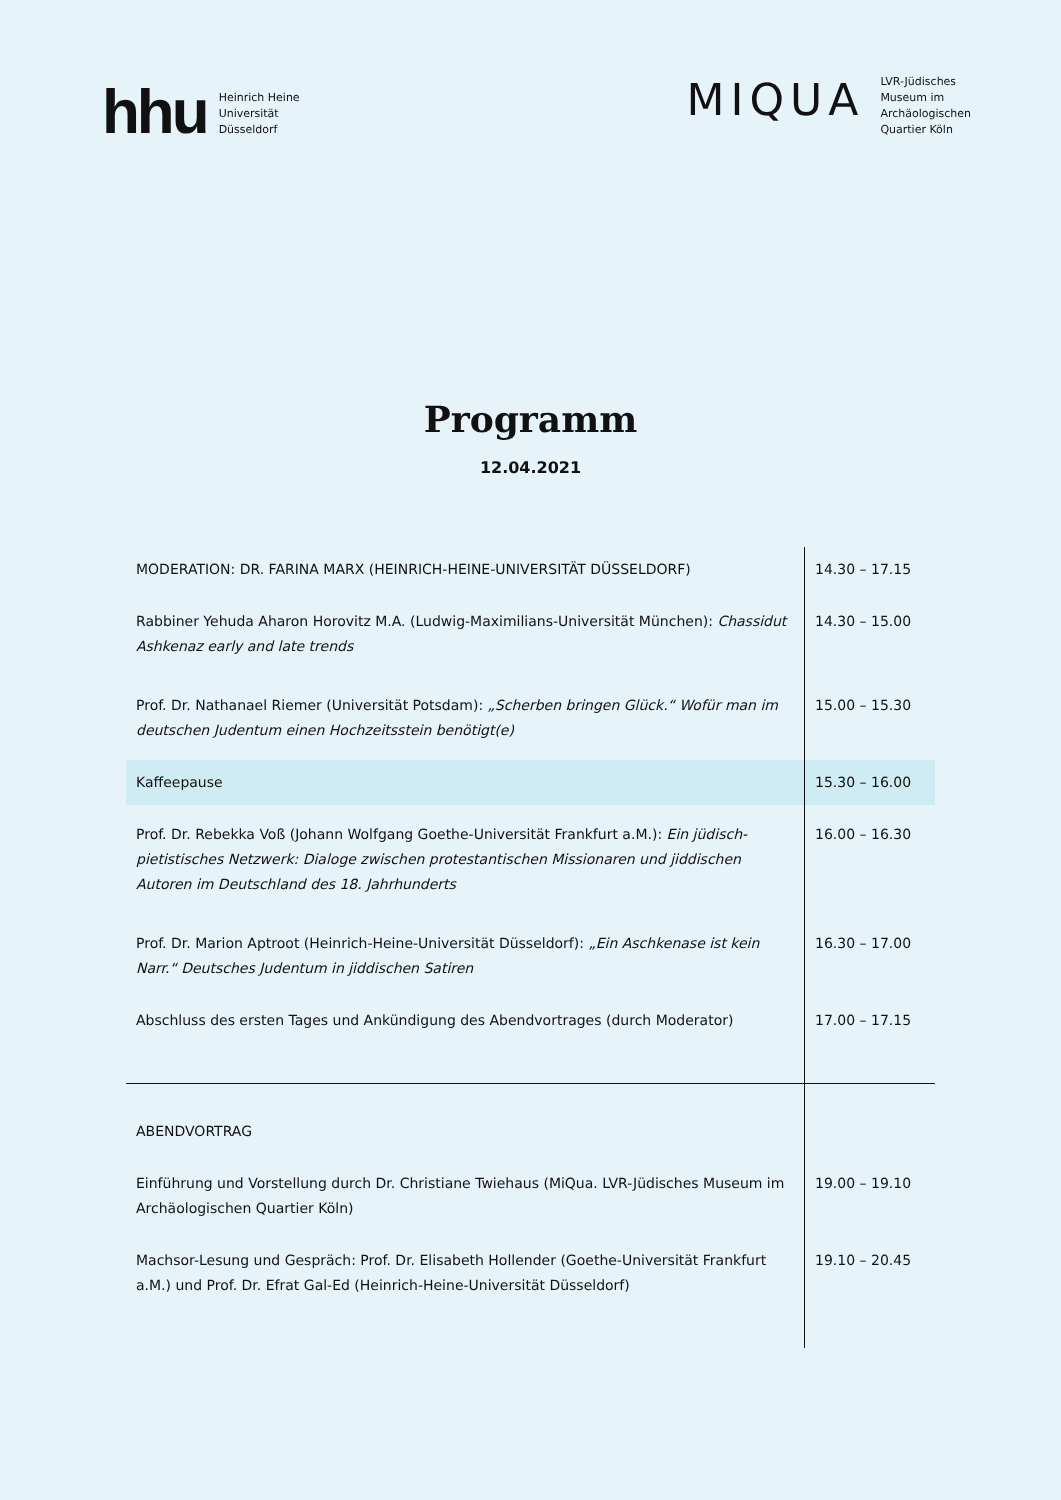hhu Heinrich Heine
Universität
Düsseldorf
MIQUA
LVR-Jüdisches
Museum im
Archäologischen
Quartier Köln
Programm
12.04.2021
| MODERATION: DR. FARINA MARX (HEINRICH-HEINE-UNIVERSITÄT DÜSSELDORF) | 14.30 – 17.15 |
| Rabbiner Yehuda Aharon Horovitz M.A. (Ludwig-Maximilians-Universität München): Chassidut Ashkenaz early and late trends | 14.30 – 15.00 |
| Prof. Dr. Nathanael Riemer (Universität Potsdam): „Scherben bringen Glück.“ Wofür man im deutschen Judentum einen Hochzeitsstein benötigt(e) | 15.00 – 15.30 |
| Kaffeepause | 15.30 – 16.00 |
| Prof. Dr. Rebekka Voß (Johann Wolfgang Goethe-Universität Frankfurt a.M.): Ein jüdisch-pietistisches Netzwerk: Dialoge zwischen protestantischen Missionaren und jiddischen Autoren im Deutschland des 18. Jahrhunderts | 16.00 – 16.30 |
| Prof. Dr. Marion Aptroot (Heinrich-Heine-Universität Düsseldorf): „Ein Aschkenase ist kein Narr.“ Deutsches Judentum in jiddischen Satiren | 16.30 – 17.00 |
| Abschluss des ersten Tages und Ankündigung des Abendvortrages (durch Moderator) | 17.00 – 17.15 |
| ABENDVORTRAG | |
| Einführung und Vorstellung durch Dr. Christiane Twiehaus (MiQua. LVR-Jüdisches Museum im Archäologischen Quartier Köln) | 19.00 – 19.10 |
| Machsor-Lesung und Gespräch: Prof. Dr. Elisabeth Hollender (Goethe-Universität Frankfurt a.M.) und Prof. Dr. Efrat Gal-Ed (Heinrich-Heine-Universität Düsseldorf) | 19.10 – 20.45 |